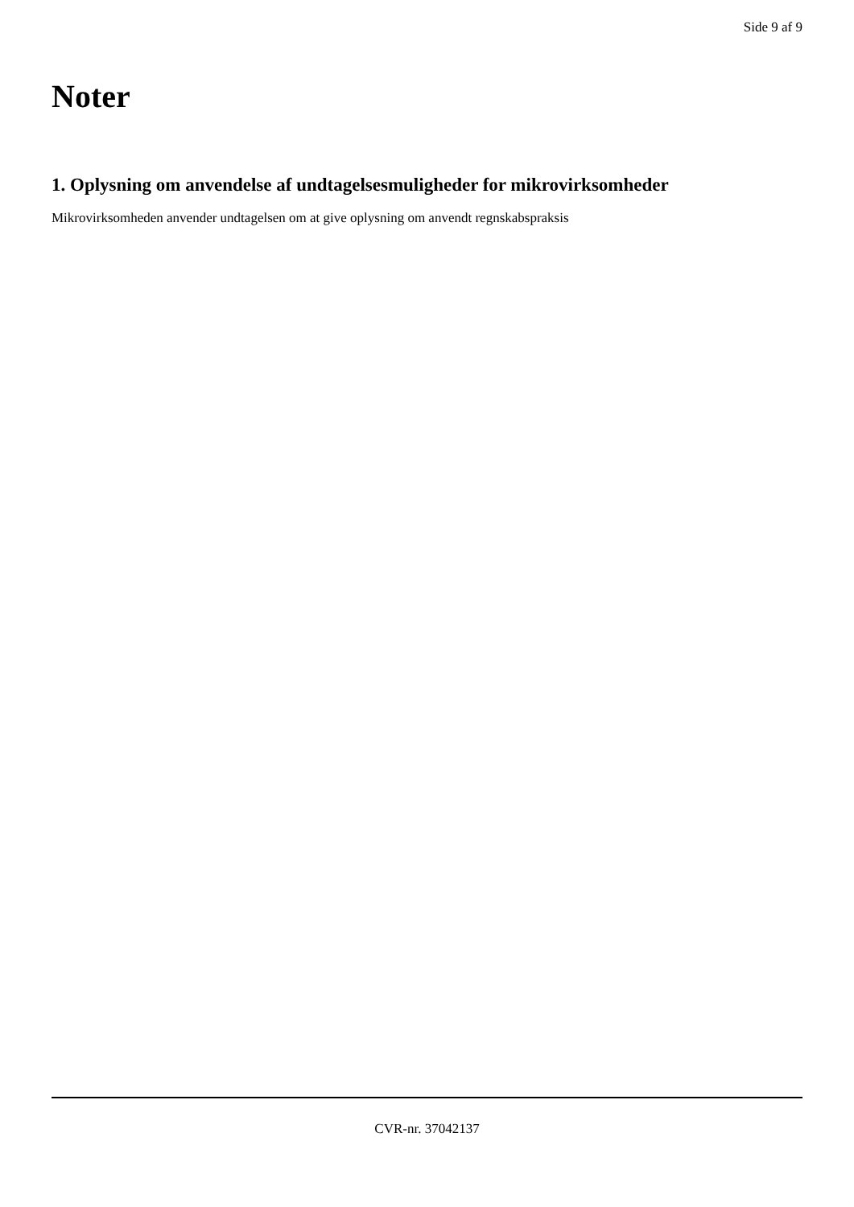Side 9 af 9
Noter
1. Oplysning om anvendelse af undtagelsesmuligheder for mikrovirksomheder
Mikrovirksomheden anvender undtagelsen om at give oplysning om anvendt regnskabspraksis
CVR-nr. 37042137